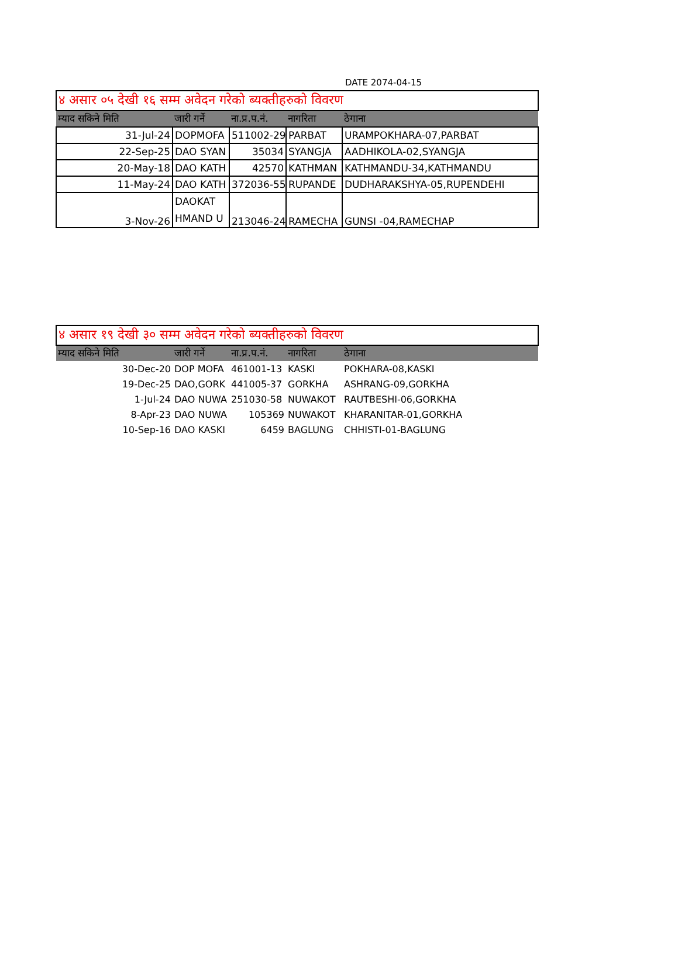DATE 2074-04-15
| ४ असार ०५ देखी १६ सम्म अवेदन गरेको ब्यक्तीहरुको विवरण | | | | |
| म्याद सकिने मिति | जारी गर्ने | ना.प्र.प.नं. | नागरिता | ठेगाना |
| 31-Jul-24 | DOPMOFA | 511002-29 | PARBAT | URAMPOKHARA-07,PARBAT |
| 22-Sep-25 | DAO SYAN | 35034 | SYANGJA | AADHIKOLA-02,SYANGJA |
| 20-May-18 | DAO KATH | 42570 | KATHMAN | KATHMANDU-34,KATHMANDU |
| 11-May-24 | DAO KATH | 372036-55 | RUPANDE | DUDHARAKSHYA-05,RUPENDEHI |
| 3-Nov-26 | DAOKAT HMAND U | 213046-24 | RAMECHA | GUNSI -04,RAMECHAP |
| ४ असार १९ देखी ३० सम्म अवेदन गरेको ब्यक्तीहरुको विवरण | | | | |
| म्याद सकिने मिति | जारी गर्ने | ना.प्र.प.नं. | नागरिता | ठेगाना |
| 30-Dec-20 | DOP MOFA | 461001-13 | KASKI | POKHARA-08,KASKI |
| 19-Dec-25 | DAO,GORK | 441005-37 | GORKHA | ASHRANG-09,GORKHA |
| 1-Jul-24 | DAO NUWA | 251030-58 | NUWAKOT | RAUTBESHI-06,GORKHA |
| 8-Apr-23 | DAO NUWA | 105369 | NUWAKOT | KHARANITAR-01,GORKHA |
| 10-Sep-16 | DAO KASKI | 6459 | BAGLUNG | CHHISTI-01-BAGLUNG |